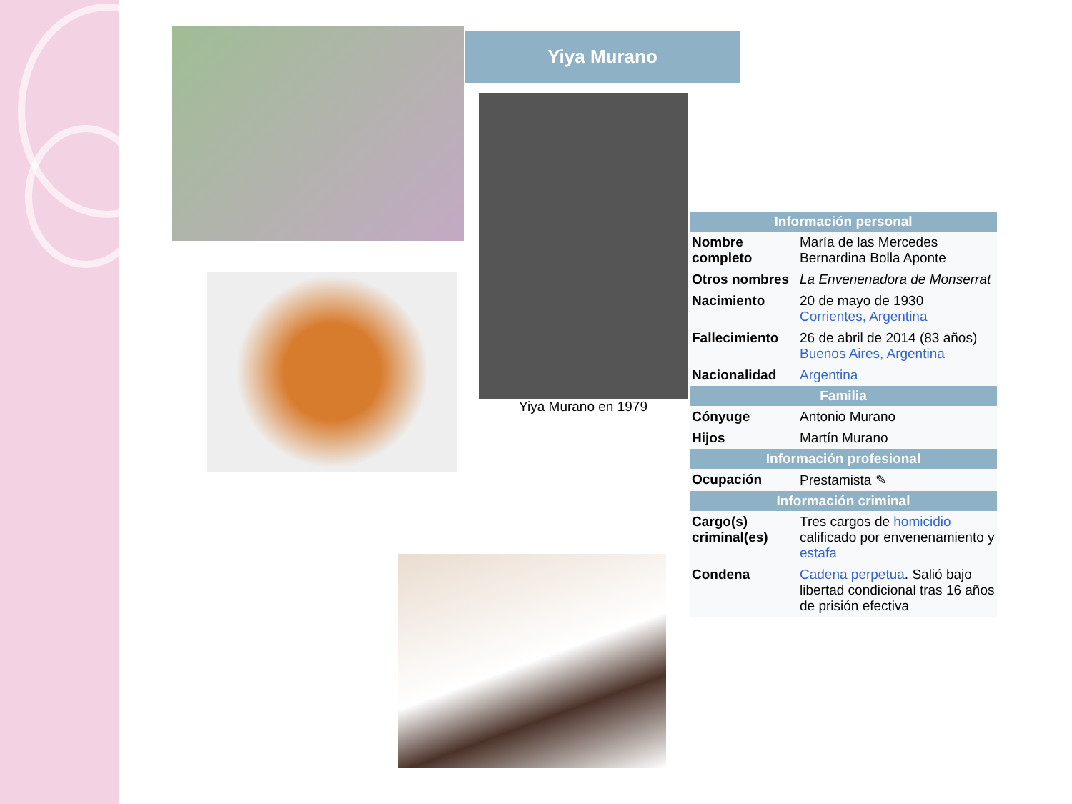Yiya Murano
Yiya Murano en 1979
| Información personal | |
| --- | --- |
| Nombre completo | María de las Mercedes Bernardina Bolla Aponte |
| Otros nombres | La Envenenadora de Monserrat |
| Nacimiento | 20 de mayo de 1930 Corrientes, Argentina |
| Fallecimiento | 26 de abril de 2014 (83 años) Buenos Aires, Argentina |
| Nacionalidad | Argentina |
| Familia | |
| Cónyuge | Antonio Murano |
| Hijos | Martín Murano |
| Información profesional | |
| Ocupación | Prestamista ✎ |
| Información criminal | |
| Cargo(s) criminal(es) | Tres cargos de homicidio calificado por envenenamiento y estafa |
| Condena | Cadena perpetua . Salió bajo libertad condicional tras 16 años de prisión efectiva |